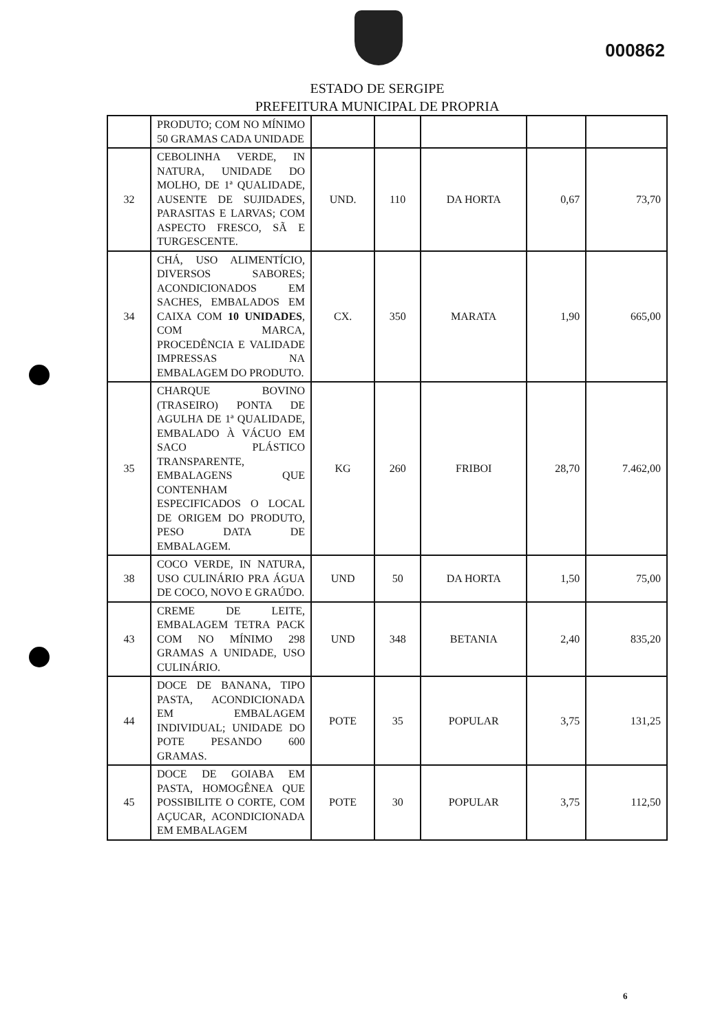000862
ESTADO DE SERGIPE
PREFEITURA MUNICIPAL DE PROPRIA
| | PRODUTO; COM NO MÍNIMO 50 GRAMAS CADA UNIDADE | | | | | |
| 32 | CEBOLINHA VERDE, IN NATURA, UNIDADE DO MOLHO, DE 1ª QUALIDADE, AUSENTE DE SUJIDADES, PARASITAS E LARVAS; COM ASPECTO FRESCO, SÃ E TURGESCENTE. | UND. | 110 | DA HORTA | 0,67 | 73,70 |
| 34 | CHÁ, USO ALIMENTÍCIO, DIVERSOS SABORES; ACONDICIONADOS EM SACHES, EMBALADOS EM CAIXA COM 10 UNIDADES , COM MARCA, PROCEDÊNCIA E VALIDADE IMPRESSAS NA EMBALAGEM DO PRODUTO. | CX. | 350 | MARATA | 1,90 | 665,00 |
| 35 | CHARQUE BOVINO (TRASEIRO) PONTA DE AGULHA DE 1ª QUALIDADE, EMBALADO À VÁCUO EM SACO PLÁSTICO TRANSPARENTE, EMBALAGENS QUE CONTENHAM ESPECIFICADOS O LOCAL DE ORIGEM DO PRODUTO, PESO DATA DE EMBALAGEM. | KG | 260 | FRIBOI | 28,70 | 7.462,00 |
| 38 | COCO VERDE, IN NATURA, USO CULINÁRIO PRA ÁGUA DE COCO, NOVO E GRAÚDO. | UND | 50 | DA HORTA | 1,50 | 75,00 |
| 43 | CREME DE LEITE, EMBALAGEM TETRA PACK COM NO MÍNIMO 298 GRAMAS A UNIDADE, USO CULINÁRIO. | UND | 348 | BETANIA | 2,40 | 835,20 |
| 44 | DOCE DE BANANA, TIPO PASTA, ACONDICIONADA EM EMBALAGEM INDIVIDUAL; UNIDADE DO POTE PESANDO 600 GRAMAS. | POTE | 35 | POPULAR | 3,75 | 131,25 |
| 45 | DOCE DE GOIABA EM PASTA, HOMOGÊNEA QUE POSSIBILITE O CORTE, COM AÇUCAR, ACONDICIONADA EM EMBALAGEM | POTE | 30 | POPULAR | 3,75 | 112,50 |
6